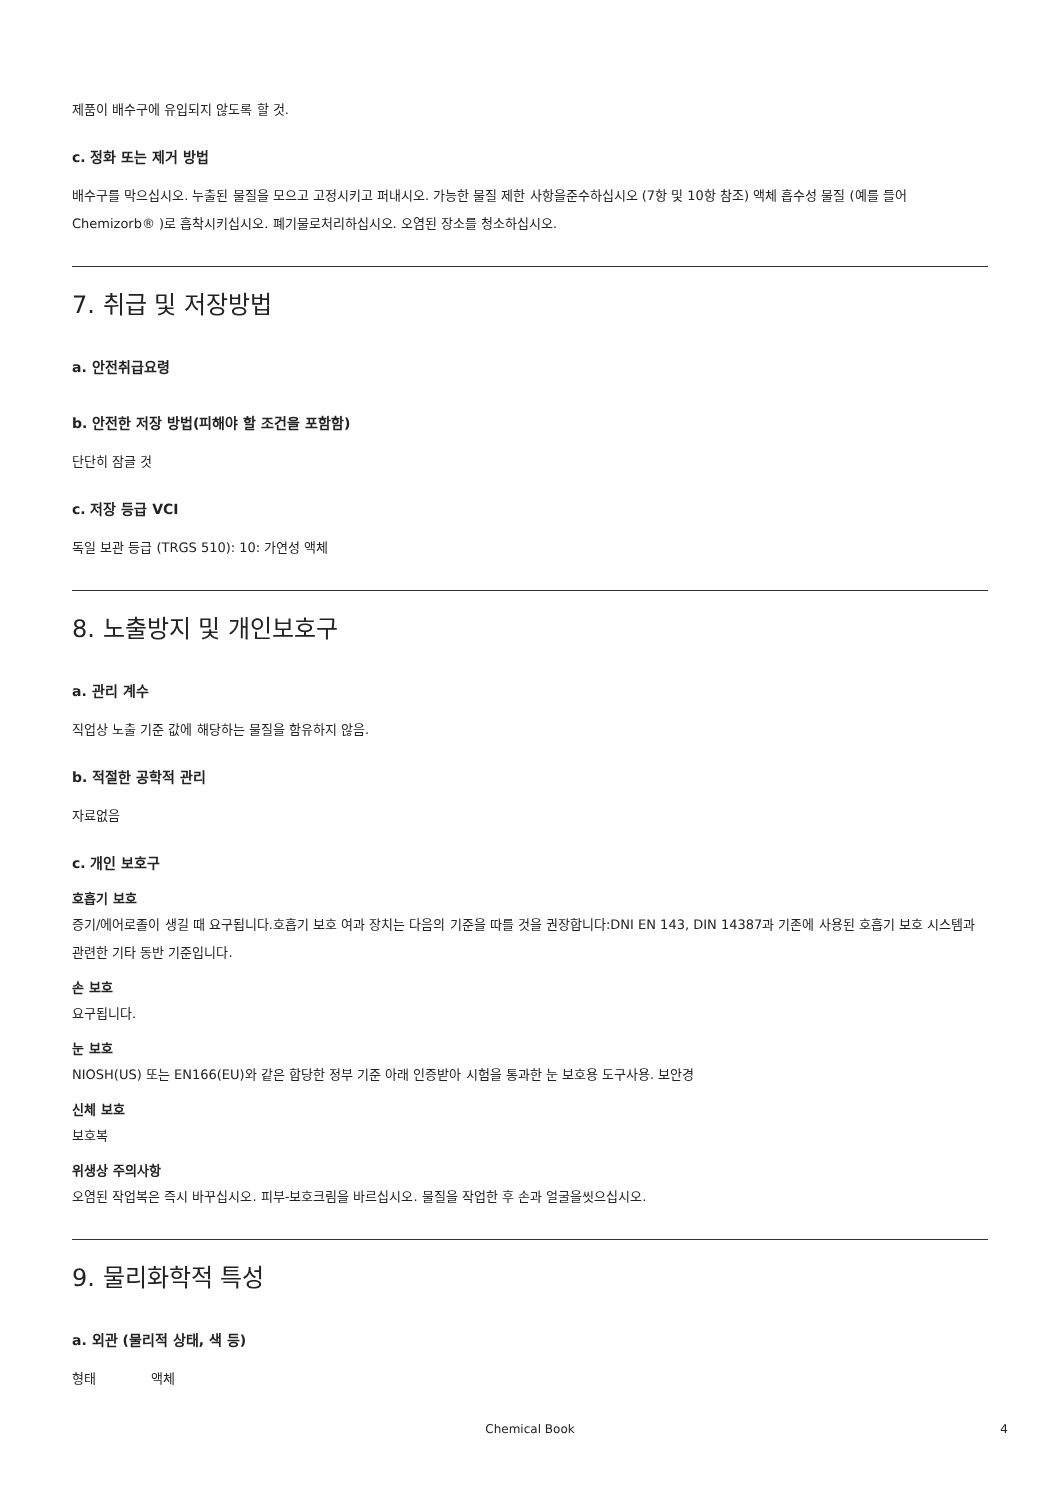제품이 배수구에 유입되지 않도록 할 것.
c. 정화 또는 제거 방법
배수구를 막으십시오. 누출된 물질을 모으고 고정시키고 퍼내시오. 가능한 물질 제한 사항을준수하십시오 (7항 및 10항 참조) 액체 흡수성 물질 (예를 들어Chemizorb® )로 흡착시키십시오. 폐기물로처리하십시오. 오염된 장소를 청소하십시오.
7. 취급 및 저장방법
a. 안전취급요령
b. 안전한 저장 방법(피해야 할 조건을 포함함)
단단히 잠글 것
c. 저장 등급 VCI
독일 보관 등급 (TRGS 510): 10: 가연성 액체
8. 노출방지 및 개인보호구
a. 관리 계수
직업상 노출 기준 값에 해당하는 물질을 함유하지 않음.
b. 적절한 공학적 관리
자료없음
c. 개인 보호구
호흡기 보호
증기/에어로졸이 생길 때 요구됩니다.호흡기 보호 여과 장치는 다음의 기준을 따를 것을 권장합니다:DNI EN 143, DIN 14387과 기존에 사용된 호흡기 보호 시스템과 관련한 기타 동반 기준입니다.
손 보호
요구됩니다.
눈 보호
NIOSH(US) 또는 EN166(EU)와 같은 합당한 정부 기준 아래 인증받아 시험을 통과한 눈 보호용 도구사용. 보안경
신체 보호
보호복
위생상 주의사항
오염된 작업복은 즉시 바꾸십시오. 피부-보호크림을 바르십시오. 물질을 작업한 후 손과 얼굴을씻으십시오.
9. 물리화학적 특성
a. 외관 (물리적 상태, 색 등)
형태 액체
Chemical Book 4